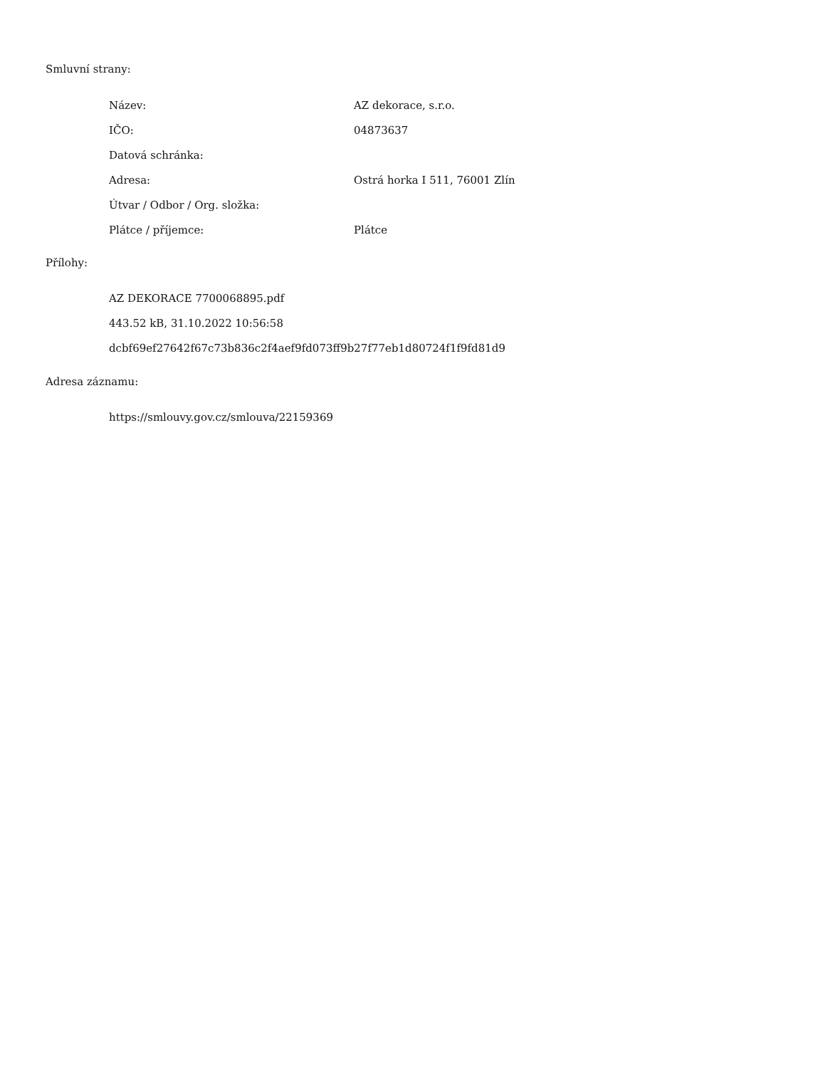Smluvní strany:
| Název: | AZ dekorace, s.r.o. |
| IČO: | 04873637 |
| Datová schránka: | |
| Adresa: | Ostrá horka I 511, 76001 Zlín |
| Útvar / Odbor / Org. složka: | |
| Plátce / příjemce: | Plátce |
Přílohy:
AZ DEKORACE 7700068895.pdf
443.52 kB, 31.10.2022 10:56:58
dcbf69ef27642f67c73b836c2f4aef9fd073ff9b27f77eb1d80724f1f9fd81d9
Adresa záznamu:
https://smlouvy.gov.cz/smlouva/22159369